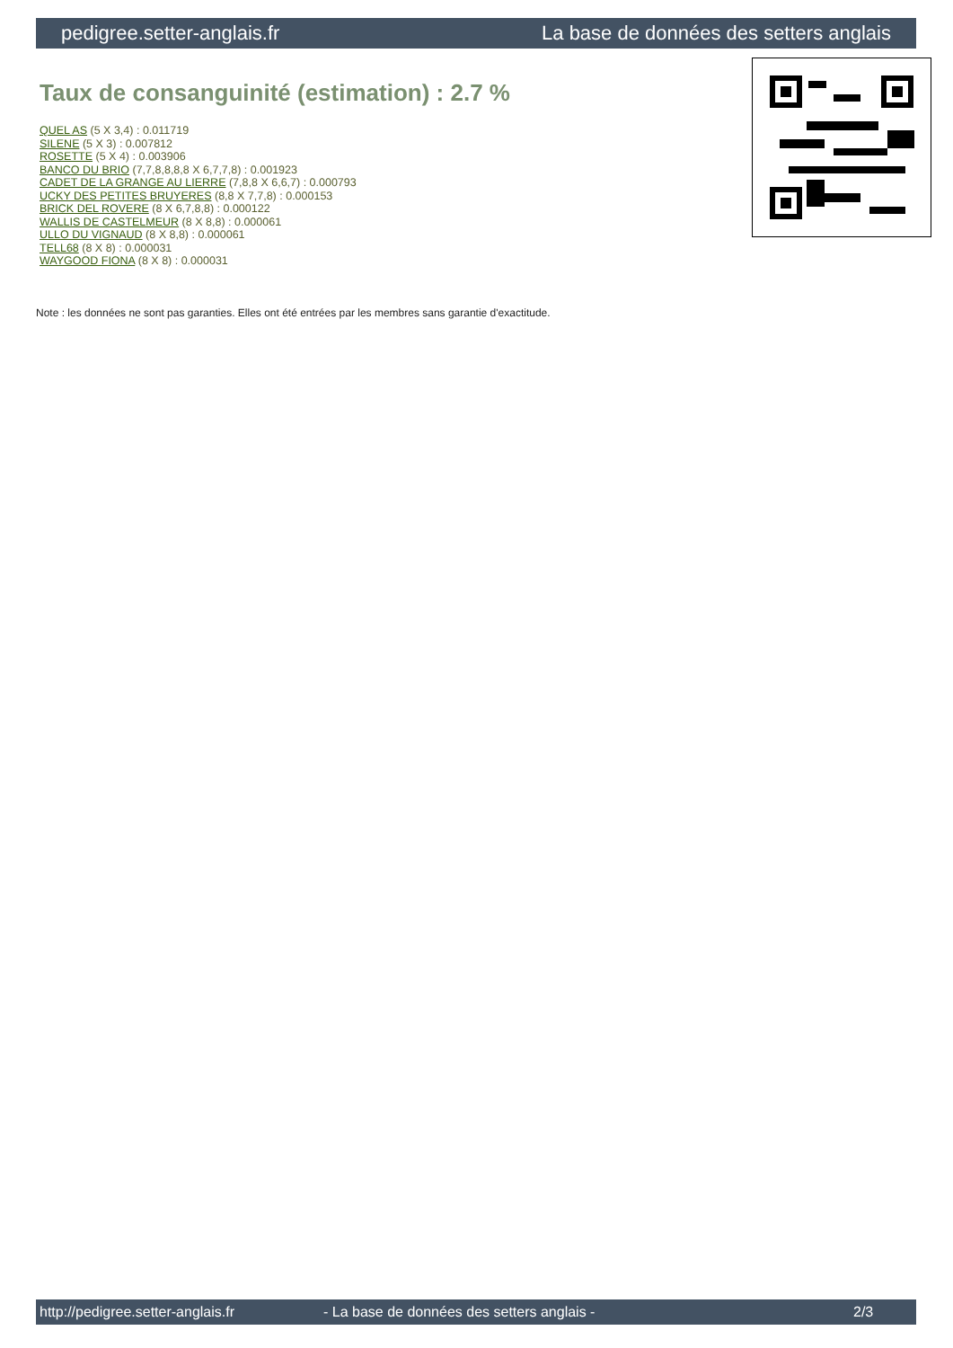pedigree.setter-anglais.fr La base de données des setters anglais
Taux de consanguinité (estimation) : 2.7 %
QUEL AS (5 X 3,4) : 0.011719
SILENE (5 X 3) : 0.007812
ROSETTE (5 X 4) : 0.003906
BANCO DU BRIO (7,7,8,8,8,8 X 6,7,7,8) : 0.001923
CADET DE LA GRANGE AU LIERRE (7,8,8 X 6,6,7) : 0.000793
UCKY DES PETITES BRUYERES (8,8 X 7,7,8) : 0.000153
BRICK DEL ROVERE (8 X 6,7,8,8) : 0.000122
WALLIS DE CASTELMEUR (8 X 8,8) : 0.000061
ULLO DU VIGNAUD (8 X 8,8) : 0.000061
TELL68 (8 X 8) : 0.000031
WAYGOOD FIONA (8 X 8) : 0.000031
Note : les données ne sont pas garanties. Elles ont été entrées par les membres sans garantie d'exactitude.
http://pedigree.setter-anglais.fr - La base de données des setters anglais - 2/3